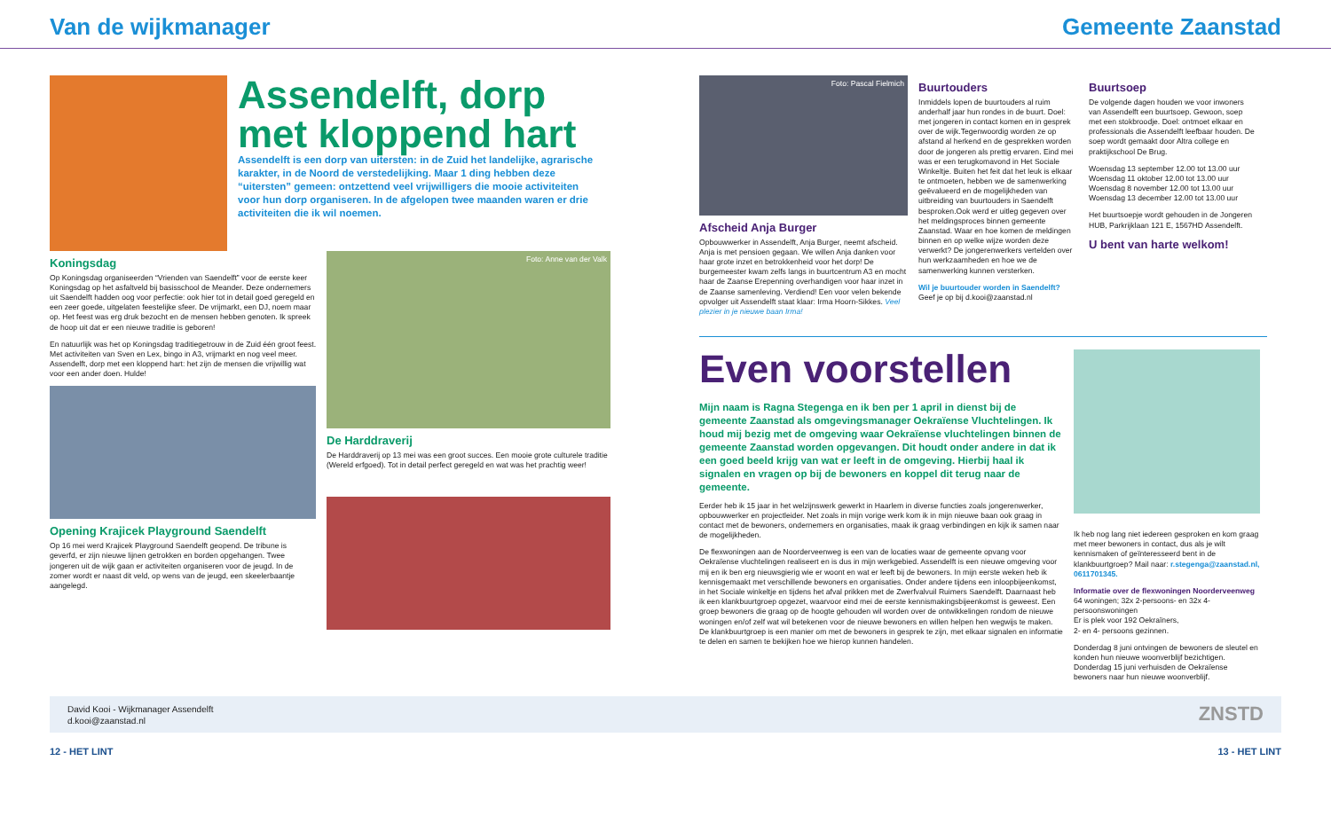Van de wijkmanager Gemeente Zaanstad
Assendelft, dorp met kloppend hart
Assendelft is een dorp van uitersten: in de Zuid het landelijke, agrarische karakter, in de Noord de verstedelijking. Maar 1 ding hebben deze “uitersten” gemeen: ontzettend veel vrijwilligers die mooie activiteiten voor hun dorp organiseren. In de afgelopen twee maanden waren er drie activiteiten die ik wil noemen.
Koningsdag
Op Koningsdag organiseerden “Vrienden van Saendelft” voor de eerste keer Koningsdag op het asfaltveld bij basisschool de Meander. Deze ondernemers uit Saendelft hadden oog voor perfectie: ook hier tot in detail goed geregeld en een zeer goede, uitgelaten feestelijke sfeer. De vrijmarkt, een DJ, noem maar op. Het feest was erg druk bezocht en de mensen hebben genoten. Ik spreek de hoop uit dat er een nieuwe traditie is geboren!
En natuurlijk was het op Koningsdag traditiegetrouw in de Zuid één groot feest. Met activiteiten van Sven en Lex, bingo in A3, vrijmarkt en nog veel meer. Assendelft, dorp met een kloppend hart: het zijn de mensen die vrijwillig wat voor een ander doen. Hulde!
Opening Krajicek Playground Saendelft
Op 16 mei werd Krajicek Playground Saendelft geopend. De tribune is geverfd, er zijn nieuwe lijnen getrokken en borden opgehangen. Twee jongeren uit de wijk gaan er activiteiten organiseren voor de jeugd. In de zomer wordt er naast dit veld, op wens van de jeugd, een skeelerbaantje aangelegd.
Foto: Anne van der Valk
De Harddraverij
De Harddraverij op 13 mei was een groot succes. Een mooie grote culturele traditie (Wereld erfgoed). Tot in detail perfect geregeld en wat was het prachtig weer!
Foto: Pascal Fielmich
Afscheid Anja Burger
Opbouwwerker in Assendelft, Anja Burger, neemt afscheid. Anja is met pensioen gegaan. We willen Anja danken voor haar grote inzet en betrokkenheid voor het dorp! De burgemeester kwam zelfs langs in buurtcentrum A3 en mocht haar de Zaanse Erepenning overhandigen voor haar inzet in de Zaanse samenleving. Verdiend! Een voor velen bekende opvolger uit Assendelft staat klaar: Irma Hoorn-Sikkes. Veel plezier in je nieuwe baan Irma!
Buurtouders
Inmiddels lopen de buurtouders al ruim anderhalf jaar hun rondes in de buurt. Doel: met jongeren in contact komen en in gesprek over de wijk.Tegenwoordig worden ze op afstand al herkend en de gesprekken worden door de jongeren als prettig ervaren. Eind mei was er een terugkomavond in Het Sociale Winkeltje. Buiten het feit dat het leuk is elkaar te ontmoeten, hebben we de samenwerking geëvalueerd en de mogelijkheden van uitbreiding van buurtouders in Saendelft besproken.Ook werd er uitleg gegeven over het meldingsproces binnen gemeente Zaanstad. Waar en hoe komen de meldingen binnen en op welke wijze worden deze verwerkt? De jongerenwerkers vertelden over hun werkzaamheden en hoe we de samenwerking kunnen versterken.
Wil je buurtouder worden in Saendelft?
Geef je op bij d.kooi@zaanstad.nl
Buurtsoep
De volgende dagen houden we voor inwoners van Assendelft een buurtsoep. Gewoon, soep met een stokbroodje. Doel: ontmoet elkaar en professionals die Assendelft leefbaar houden. De soep wordt gemaakt door Altra college en praktijkschool De Brug.
Woensdag 13 september 12.00 tot 13.00 uur
Woensdag 11 oktober 12.00 tot 13.00 uur
Woensdag 8 november 12.00 tot 13.00 uur
Woensdag 13 december 12.00 tot 13.00 uur
Het buurtsoepje wordt gehouden in de Jongeren HUB, Parkrijklaan 121 E, 1567HD Assendelft.
U bent van harte welkom!
Even voorstellen
Mijn naam is Ragna Stegenga en ik ben per 1 april in dienst bij de gemeente Zaanstad als omgevingsmanager Oekraïense Vluchtelingen. Ik houd mij bezig met de omgeving waar Oekraïense vluchtelingen binnen de gemeente Zaanstad worden opgevangen. Dit houdt onder andere in dat ik een goed beeld krijg van wat er leeft in de omgeving. Hierbij haal ik signalen en vragen op bij de bewoners en koppel dit terug naar de gemeente.
Eerder heb ik 15 jaar in het welzijnswerk gewerkt in Haarlem in diverse functies zoals jongerenwerker, opbouwwerker en projectleider. Net zoals in mijn vorige werk kom ik in mijn nieuwe baan ook graag in contact met de bewoners, ondernemers en organisaties, maak ik graag verbindingen en kijk ik samen naar de mogelijkheden.
De flexwoningen aan de Noorderveenweg is een van de locaties waar de gemeente opvang voor Oekraïense vluchtelingen realiseert en is dus in mijn werkgebied. Assendelft is een nieuwe omgeving voor mij en ik ben erg nieuwsgierig wie er woont en wat er leeft bij de bewoners. In mijn eerste weken heb ik kennisgemaakt met verschillende bewoners en organisaties. Onder andere tijdens een inloopbijeenkomst, in het Sociale winkeltje en tijdens het afval prikken met de Zwerfvalvuil Ruimers Saendelft. Daarnaast heb ik een klankbuurtgroep opgezet, waarvoor eind mei de eerste kennismakingsbijeenkomst is geweest. Een groep bewoners die graag op de hoogte gehouden wil worden over de ontwikkelingen rondom de nieuwe woningen en/of zelf wat wil betekenen voor de nieuwe bewoners en willen helpen hen wegwijs te maken. De klankbuurtgroep is een manier om met de bewoners in gesprek te zijn, met elkaar signalen en informatie te delen en samen te bekijken hoe we hierop kunnen handelen.
Ik heb nog lang niet iedereen gesproken en kom graag met meer bewoners in contact, dus als je wilt kennismaken of geïnteresseerd bent in de klankbuurtgroep? Mail naar: r.stegenga@zaanstad.nl, 0611701345.
Informatie over de flexwoningen Noorderveenweg
64 woningen; 32x 2-persoons- en 32x 4-persoonswoningen
Er is plek voor 192 Oekraïners,
2- en 4- persoons gezinnen.
Donderdag 8 juni ontvingen de bewoners de sleutel en konden hun nieuwe woonverblijf bezichtigen. Donderdag 15 juni verhuisden de Oekraïense bewoners naar hun nieuwe woonverblijf.
David Kooi - Wijkmanager Assendelft
d.kooi@zaanstad.nl ZNSTD
12 - HET LINT 13 - HET LINT